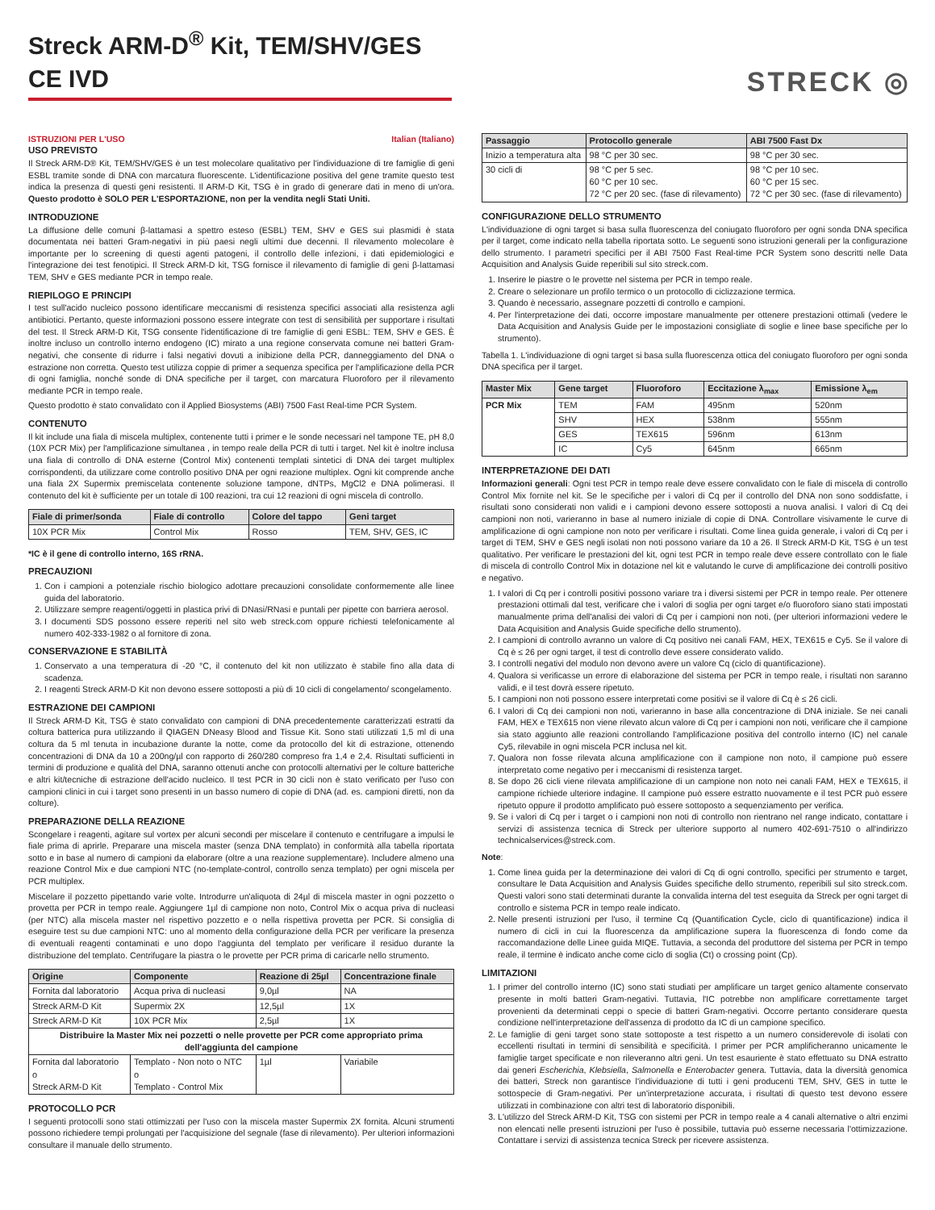Streck ARM-D<sup>®</sup> Kit, TEM/SHV/GES CE IVD
STRECK ◎
ISTRUZIONI PER L'USO Italian (Italiano)
USO PREVISTO
Il Streck ARM-D® Kit, TEM/SHV/GES è un test molecolare qualitativo per l'individuazione di tre famiglie di geni ESBL tramite sonde di DNA con marcatura fluorescente. L'identificazione positiva del gene tramite questo test indica la presenza di questi geni resistenti. Il ARM-D Kit, TSG è in grado di generare dati in meno di un'ora. Questo prodotto è SOLO PER L'ESPORTAZIONE, non per la vendita negli Stati Uniti.
INTRODUZIONE
La diffusione delle comuni β-lattamasi a spettro esteso (ESBL) TEM, SHV e GES sui plasmidi è stata documentata nei batteri Gram-negativi in più paesi negli ultimi due decenni. Il rilevamento molecolare è importante per lo screening di questi agenti patogeni, il controllo delle infezioni, i dati epidemiologici e l'integrazione dei test fenotipici. Il Streck ARM-D kit, TSG fornisce il rilevamento di famiglie di geni β-lattamasi TEM, SHV e GES mediante PCR in tempo reale.
RIEPILOGO E PRINCIPI
I test sull'acido nucleico possono identificare meccanismi di resistenza specifici associati alla resistenza agli antibiotici. Pertanto, queste informazioni possono essere integrate con test di sensibilità per supportare i risultati del test. Il Streck ARM-D Kit, TSG consente l'identificazione di tre famiglie di geni ESBL: TEM, SHV e GES. È inoltre incluso un controllo interno endogeno (IC) mirato a una regione conservata comune nei batteri Gram-negativi, che consente di ridurre i falsi negativi dovuti a inibizione della PCR, danneggiamento del DNA o estrazione non corretta. Questo test utilizza coppie di primer a sequenza specifica per l'amplificazione della PCR di ogni famiglia, nonché sonde di DNA specifiche per il target, con marcatura Fluoroforo per il rilevamento mediante PCR in tempo reale.
Questo prodotto è stato convalidato con il Applied Biosystems (ABI) 7500 Fast Real-time PCR System.
CONTENUTO
Il kit include una fiala di miscela multiplex, contenente tutti i primer e le sonde necessari nel tampone TE, pH 8,0 (10X PCR Mix) per l'amplificazione simultanea , in tempo reale della PCR di tutti i target. Nel kit è inoltre inclusa una fiala di controllo di DNA esterne (Control Mix) contenenti templati sintetici di DNA dei target multiplex corrispondenti, da utilizzare come controllo positivo DNA per ogni reazione multiplex. Ogni kit comprende anche una fiala 2X Supermix premiscelata contenente soluzione tampone, dNTPs, MgCl2 e DNA polimerasi. Il contenuto del kit è sufficiente per un totale di 100 reazioni, tra cui 12 reazioni di ogni miscela di controllo.
| Fiale di primer/sonda | Fiale di controllo | Colore del tappo | Geni target |
| --- | --- | --- | --- |
| 10X PCR Mix | Control Mix | Rosso | TEM, SHV, GES, IC |
*IC è il gene di controllo interno, 16S rRNA.
PRECAUZIONI
1. Con i campioni a potenziale rischio biologico adottare precauzioni consolidate conformemente alle linee guida del laboratorio.
2. Utilizzare sempre reagenti/oggetti in plastica privi di DNasi/RNasi e puntali per pipette con barriera aerosol.
3. I documenti SDS possono essere reperiti nel sito web streck.com oppure richiesti telefonicamente al numero 402-333-1982 o al fornitore di zona.
CONSERVAZIONE E STABILITÀ
1. Conservato a una temperatura di -20 °C, il contenuto del kit non utilizzato è stabile fino alla data di scadenza.
2. I reagenti Streck ARM-D Kit non devono essere sottoposti a più di 10 cicli di congelamento/ scongelamento.
ESTRAZIONE DEI CAMPIONI
Il Streck ARM-D Kit, TSG è stato convalidato con campioni di DNA precedentemente caratterizzati estratti da coltura batterica pura utilizzando il QIAGEN DNeasy Blood and Tissue Kit. Sono stati utilizzati 1,5 ml di una coltura da 5 ml tenuta in incubazione durante la notte, come da protocollo del kit di estrazione, ottenendo concentrazioni di DNA da 10 a 200ng/µl con rapporto di 260/280 compreso fra 1,4 e 2,4. Risultati sufficienti in termini di produzione e qualità del DNA, saranno ottenuti anche con protocolli alternativi per le colture batteriche e altri kit/tecniche di estrazione dell'acido nucleico. Il test PCR in 30 cicli non è stato verificato per l'uso con campioni clinici in cui i target sono presenti in un basso numero di copie di DNA (ad. es. campioni diretti, non da colture).
PREPARAZIONE DELLA REAZIONE
Scongelare i reagenti, agitare sul vortex per alcuni secondi per miscelare il contenuto e centrifugare a impulsi le fiale prima di aprirle. Preparare una miscela master (senza DNA templato) in conformità alla tabella riportata sotto e in base al numero di campioni da elaborare (oltre a una reazione supplementare). Includere almeno una reazione Control Mix e due campioni NTC (no-template-control, controllo senza templato) per ogni miscela per PCR multiplex.
Miscelare il pozzetto pipettando varie volte. Introdurre un'aliquota di 24µl di miscela master in ogni pozzetto o provetta per PCR in tempo reale. Aggiungere 1µl di campione non noto, Control Mix o acqua priva di nucleasi (per NTC) alla miscela master nel rispettivo pozzetto e o nella rispettiva provetta per PCR. Si consiglia di eseguire test su due campioni NTC: uno al momento della configurazione della PCR per verificare la presenza di eventuali reagenti contaminati e uno dopo l'aggiunta del templato per verificare il residuo durante la distribuzione del templato. Centrifugare la piastra o le provette per PCR prima di caricarle nello strumento.
| Origine | Componente | Reazione di 25µl | Concentrazione finale |
| --- | --- | --- | --- |
| Fornita dal laboratorio | Acqua priva di nucleasi | 9,0µl | NA |
| Streck ARM-D Kit | Supermix 2X | 12,5µl | 1X |
| Streck ARM-D Kit | 10X PCR Mix | 2,5µl | 1X |
| Distribuire la Master Mix nei pozzetti o nelle provette per PCR come appropriato prima dell'aggiunta del campione | | | |
| Fornita dal laboratorio o Streck ARM-D Kit | Templato - Non noto o NTC o Templato - Control Mix | 1µl | Variabile |
PROTOCOLLO PCR
I seguenti protocolli sono stati ottimizzati per l'uso con la miscela master Supermix 2X fornita. Alcuni strumenti possono richiedere tempi prolungati per l'acquisizione del segnale (fase di rilevamento). Per ulteriori informazioni consultare il manuale dello strumento.
| Passaggio | Protocollo generale | ABI 7500 Fast Dx |
| --- | --- | --- |
| Inizio a temperatura alta | 98 °C per 30 sec. | 98 °C per 30 sec. |
| 30 cicli di | 98 °C per 5 sec. 60 °C per 10 sec. 72 °C per 20 sec. (fase di rilevamento) | 98 °C per 10 sec. 60 °C per 15 sec. 72 °C per 30 sec. (fase di rilevamento) |
CONFIGURAZIONE DELLO STRUMENTO
L'individuazione di ogni target si basa sulla fluorescenza del coniugato fluoroforo per ogni sonda DNA specifica per il target, come indicato nella tabella riportata sotto. Le seguenti sono istruzioni generali per la configurazione dello strumento. I parametri specifici per il ABI 7500 Fast Real-time PCR System sono descritti nelle Data Acquisition and Analysis Guide reperibili sul sito streck.com.
1. Inserire le piastre o le provette nel sistema per PCR in tempo reale.
2. Creare o selezionare un profilo termico o un protocollo di ciclizzazione termica.
3. Quando è necessario, assegnare pozzetti di controllo e campioni.
4. Per l'interpretazione dei dati, occorre impostare manualmente per ottenere prestazioni ottimali (vedere le Data Acquisition and Analysis Guide per le impostazioni consigliate di soglie e linee base specifiche per lo strumento).
Tabella 1. L'individuazione di ogni target si basa sulla fluorescenza ottica del coniugato fluoroforo per ogni sonda DNA specifica per il target.
| Master Mix | Gene target | Fluoroforo | Eccitazione λ<sub>max</sub> | Emissione λ<sub>em</sub> |
| --- | --- | --- | --- | --- |
| PCR Mix | TEM | FAM | 495nm | 520nm |
| | SHV | HEX | 538nm | 555nm |
| | GES | TEX615 | 596nm | 613nm |
| | IC | Cy5 | 645nm | 665nm |
INTERPRETAZIONE DEI DATI
Informazioni generali: Ogni test PCR in tempo reale deve essere convalidato con le fiale di miscela di controllo Control Mix fornite nel kit. Se le specifiche per i valori di Cq per il controllo del DNA non sono soddisfatte, i risultati sono considerati non validi e i campioni devono essere sottoposti a nuova analisi. I valori di Cq dei campioni non noti, varieranno in base al numero iniziale di copie di DNA. Controllare visivamente le curve di amplificazione di ogni campione non noto per verificare i risultati. Come linea guida generale, i valori di Cq per i target di TEM, SHV e GES negli isolati non noti possono variare da 10 a 26. Il Streck ARM-D Kit, TSG è un test qualitativo. Per verificare le prestazioni del kit, ogni test PCR in tempo reale deve essere controllato con le fiale di miscela di controllo Control Mix in dotazione nel kit e valutando le curve di amplificazione dei controlli positivo e negativo.
1. I valori di Cq per i controlli positivi possono variare tra i diversi sistemi per PCR in tempo reale. Per ottenere prestazioni ottimali dal test, verificare che i valori di soglia per ogni target e/o fluoroforo siano stati impostati manualmente prima dell'analisi dei valori di Cq per i campioni non noti, (per ulteriori informazioni vedere le Data Acquisition and Analysis Guide specifiche dello strumento).
2. I campioni di controllo avranno un valore di Cq positivo nei canali FAM, HEX, TEX615 e Cy5. Se il valore di Cq è ≤ 26 per ogni target, il test di controllo deve essere considerato valido.
3. I controlli negativi del modulo non devono avere un valore Cq (ciclo di quantificazione).
4. Qualora si verificasse un errore di elaborazione del sistema per PCR in tempo reale, i risultati non saranno validi, e il test dovrà essere ripetuto.
5. I campioni non noti possono essere interpretati come positivi se il valore di Cq è ≤ 26 cicli.
6. I valori di Cq dei campioni non noti, varieranno in base alla concentrazione di DNA iniziale. Se nei canali FAM, HEX e TEX615 non viene rilevato alcun valore di Cq per i campioni non noti, verificare che il campione sia stato aggiunto alle reazioni controllando l'amplificazione positiva del controllo interno (IC) nel canale Cy5, rilevabile in ogni miscela PCR inclusa nel kit.
7. Qualora non fosse rilevata alcuna amplificazione con il campione non noto, il campione può essere interpretato come negativo per i meccanismi di resistenza target.
8. Se dopo 26 cicli viene rilevata amplificazione di un campione non noto nei canali FAM, HEX e TEX615, il campione richiede ulteriore indagine. Il campione può essere estratto nuovamente e il test PCR può essere ripetuto oppure il prodotto amplificato può essere sottoposto a sequenziamento per verifica.
9. Se i valori di Cq per i target o i campioni non noti di controllo non rientrano nel range indicato, contattare i servizi di assistenza tecnica di Streck per ulteriore supporto al numero 402-691-7510 o all'indirizzo technicalservices@streck.com.
Note:
1. Come linea guida per la determinazione dei valori di Cq di ogni controllo, specifici per strumento e target, consultare le Data Acquisition and Analysis Guides specifiche dello strumento, reperibili sul sito streck.com. Questi valori sono stati determinati durante la convalida interna del test eseguita da Streck per ogni target di controllo e sistema PCR in tempo reale indicato.
2. Nelle presenti istruzioni per l'uso, il termine Cq (Quantification Cycle, ciclo di quantificazione) indica il numero di cicli in cui la fluorescenza da amplificazione supera la fluorescenza di fondo come da raccomandazione delle Linee guida MIQE. Tuttavia, a seconda del produttore del sistema per PCR in tempo reale, il termine è indicato anche come ciclo di soglia (Ct) o crossing point (Cp).
LIMITAZIONI
1. I primer del controllo interno (IC) sono stati studiati per amplificare un target genico altamente conservato presente in molti batteri Gram-negativi. Tuttavia, l'IC potrebbe non amplificare correttamente target provenienti da determinati ceppi o specie di batteri Gram-negativi. Occorre pertanto considerare questa condizione nell'interpretazione dell'assenza di prodotto da IC di un campione specifico.
2. Le famiglie di geni target sono state sottoposte a test rispetto a un numero considerevole di isolati con eccellenti risultati in termini di sensibilità e specificità. I primer per PCR amplificheranno unicamente le famiglie target specificate e non rileveranno altri geni. Un test esauriente è stato effettuato su DNA estratto dai generi Escherichia, Klebsiella, Salmonella e Enterobacter genera. Tuttavia, data la diversità genomica dei batteri, Streck non garantisce l'individuazione di tutti i geni producenti TEM, SHV, GES in tutte le sottospecie di Gram-negativi. Per un'interpretazione accurata, i risultati di questo test devono essere utilizzati in combinazione con altri test di laboratorio disponibili.
3. L'utilizzo del Streck ARM-D Kit, TSG con sistemi per PCR in tempo reale a 4 canali alternative o altri enzimi non elencati nelle presenti istruzioni per l'uso è possibile, tuttavia può esserne necessaria l'ottimizzazione. Contattare i servizi di assistenza tecnica Streck per ricevere assistenza.